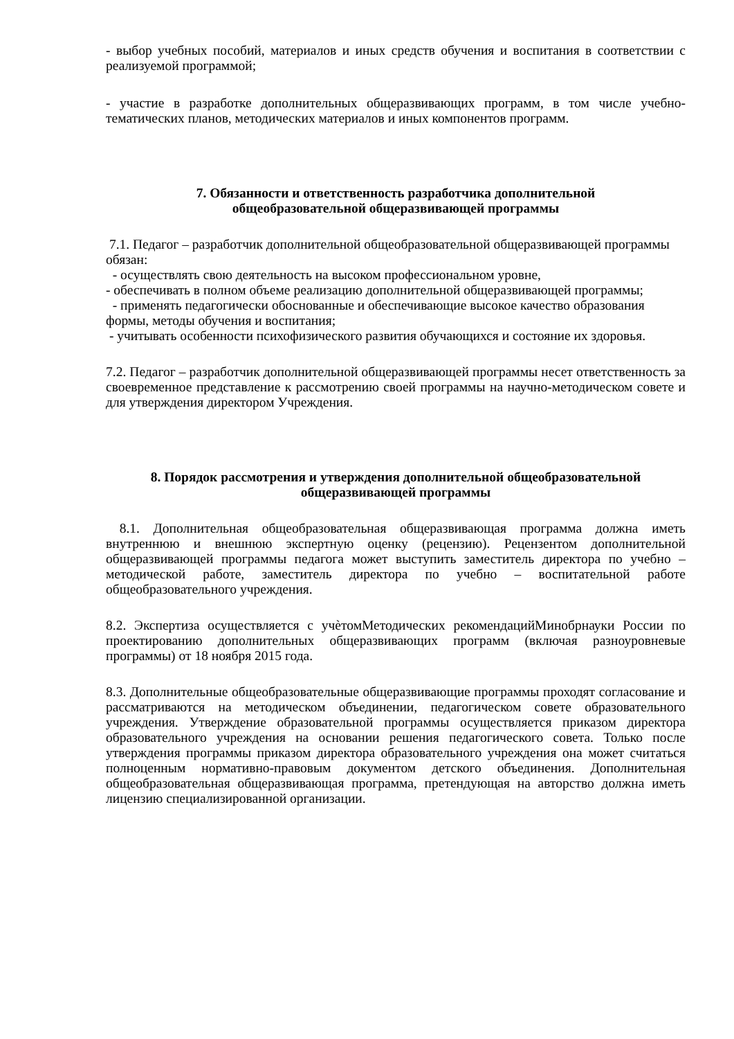- выбор учебных пособий, материалов и иных средств обучения и воспитания в соответствии с реализуемой программой;
- участие в разработке дополнительных общеразвивающих программ, в том числе учебно-тематических планов, методических материалов и иных компонентов программ.
7. Обязанности и ответственность разработчика дополнительной
общеобразовательной общеразвивающей программы
7.1. Педагог – разработчик дополнительной общеобразовательной общеразвивающей программы обязан:
- осуществлять свою деятельность на высоком профессиональном уровне,
- обеспечивать в полном объеме реализацию дополнительной общеразвивающей программы;
- применять педагогически обоснованные и обеспечивающие высокое качество образования формы, методы обучения и воспитания;
- учитывать особенности психофизического развития обучающихся и состояние их здоровья.
7.2. Педагог – разработчик дополнительной общеразвивающей программы несет ответственность за своевременное представление к рассмотрению своей программы на научно-методическом совете и для утверждения директором Учреждения.
8. Порядок рассмотрения и утверждения дополнительной общеобразовательной
общеразвивающей программы
8.1. Дополнительная общеобразовательная общеразвивающая программа должна иметь внутреннюю и внешнюю экспертную оценку (рецензию). Рецензентом дополнительной общеразвивающей программы педагога может выступить заместитель директора по учебно – методической работе, заместитель директора по учебно – воспитательной работе общеобразовательного учреждения.
8.2. Экспертиза осуществляется с учѐтомМетодических рекомендацийМинобрнауки России по проектированию дополнительных общеразвивающих программ (включая разноуровневые программы) от 18 ноября 2015 года.
8.3. Дополнительные общеобразовательные общеразвивающие программы проходят согласование и рассматриваются на методическом объединении, педагогическом совете образовательного учреждения. Утверждение образовательной программы осуществляется приказом директора образовательного учреждения на основании решения педагогического совета. Только после утверждения программы приказом директора образовательного учреждения она может считаться полноценным нормативно-правовым документом детского объединения. Дополнительная общеобразовательная общеразвивающая программа, претендующая на авторство должна иметь лицензию специализированной организации.